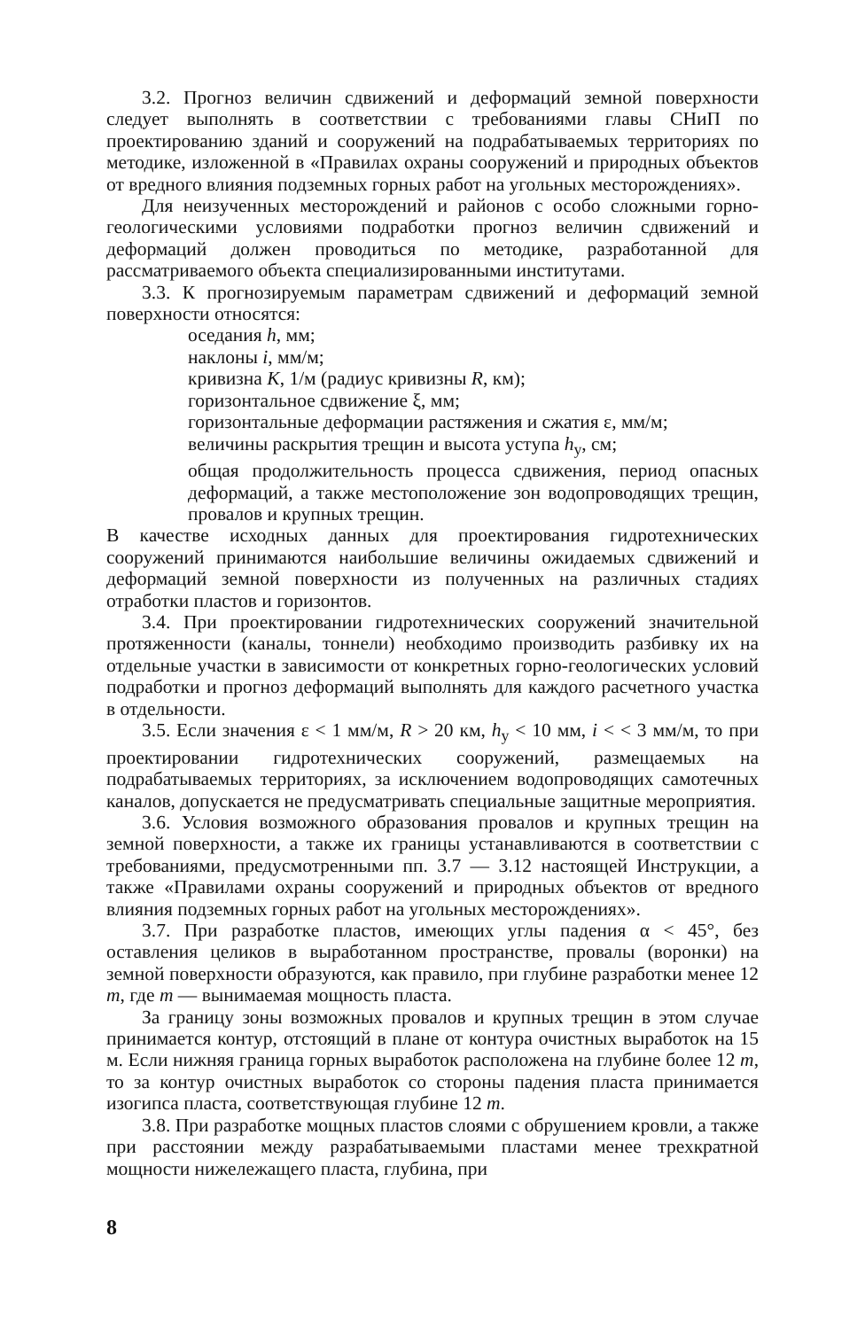3.2. Прогноз величин сдвижений и деформаций земной поверхности следует выполнять в соответствии с требованиями главы СНиП по проектированию зданий и сооружений на подрабатываемых территориях по методике, изложенной в «Правилах охраны сооружений и природных объектов от вредного влияния подземных горных работ на угольных месторождениях».
Для неизученных месторождений и районов с особо сложными горно-геологическими условиями подработки прогноз величин сдвижений и деформаций должен проводиться по методике, разработанной для рассматриваемого объекта специализированными институтами.
3.3. К прогнозируемым параметрам сдвижений и деформаций земной поверхности относятся:
оседания h, мм;
наклоны i, мм/м;
кривизна K, 1/м (радиус кривизны R, км);
горизонтальное сдвижение ξ, мм;
горизонтальные деформации растяжения и сжатия ε, мм/м;
величины раскрытия трещин и высота уступа h<sub>у</sub>, см;
общая продолжительность процесса сдвижения, период опасных деформаций, а также местоположение зон водопроводящих трещин, провалов и крупных трещин.
В качестве исходных данных для проектирования гидротехнических сооружений принимаются наибольшие величины ожидаемых сдвижений и деформаций земной поверхности из полученных на различных стадиях отработки пластов и горизонтов.
3.4. При проектировании гидротехнических сооружений значительной протяженности (каналы, тоннели) необходимо производить разбивку их на отдельные участки в зависимости от конкретных горно-геологических условий подработки и прогноз деформаций выполнять для каждого расчетного участка в отдельности.
3.5. Если значения ε < 1 мм/м, R > 20 км, h<sub>у</sub> < 10 мм, i < < 3 мм/м, то при проектировании гидротехнических сооружений, размещаемых на подрабатываемых территориях, за исключением водопроводящих самотечных каналов, допускается не предусматривать специальные защитные мероприятия.
3.6. Условия возможного образования провалов и крупных трещин на земной поверхности, а также их границы устанавливаются в соответствии с требованиями, предусмотренными пп. 3.7 — 3.12 настоящей Инструкции, а также «Правилами охраны сооружений и природных объектов от вредного влияния подземных горных работ на угольных месторождениях».
3.7. При разработке пластов, имеющих углы падения α < 45°, без оставления целиков в выработанном пространстве, провалы (воронки) на земной поверхности образуются, как правило, при глубине разработки менее 12 m, где m — вынимаемая мощность пласта.
За границу зоны возможных провалов и крупных трещин в этом случае принимается контур, отстоящий в плане от контура очистных выработок на 15 м. Если нижняя граница горных выработок расположена на глубине более 12 m, то за контур очистных выработок со стороны падения пласта принимается изогипса пласта, соответствующая глубине 12 m.
3.8. При разработке мощных пластов слоями с обрушением кровли, а также при расстоянии между разрабатываемыми пластами менее трехкратной мощности нижележащего пласта, глубина, при
8